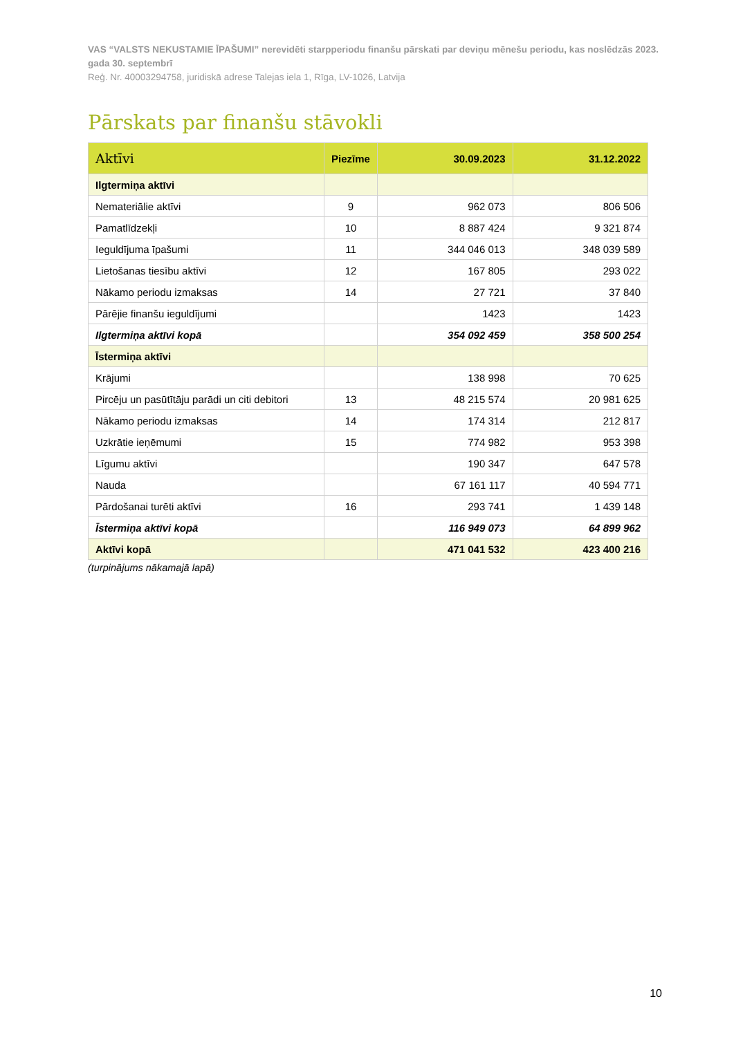VAS “VALSTS NEKUSTAMIE ĪPAŠUMI” nerevidēti starpperiodu finanšu pārskati par deviņu mēnešu periodu, kas noslēdzās 2023. gada 30. septembrī
Reģ. Nr. 40003294758, juridiskā adrese Talejas iela 1, Rīga, LV-1026, Latvija
Pārskats par finanšu stāvokli
| Aktīvi | Piezīme | 30.09.2023 | 31.12.2022 |
| --- | --- | --- | --- |
| Ilgtermiņa aktīvi | | | |
| Nemateriālie aktīvi | 9 | 962 073 | 806 506 |
| Pamatlīdzekļi | 10 | 8 887 424 | 9 321 874 |
| Ieguldījuma īpašumi | 11 | 344 046 013 | 348 039 589 |
| Lietošanas tiesību aktīvi | 12 | 167 805 | 293 022 |
| Nākamo periodu izmaksas | 14 | 27 721 | 37 840 |
| Pārējie finanšu ieguldījumi | | 1423 | 1423 |
| Ilgtermiņa aktīvi kopā | | 354 092 459 | 358 500 254 |
| Īstermiņa aktīvi | | | |
| Krājumi | | 138 998 | 70 625 |
| Pircēju un pasūtītāju parādi un citi debitori | 13 | 48 215 574 | 20 981 625 |
| Nākamo periodu izmaksas | 14 | 174 314 | 212 817 |
| Uzkrātie ieņēmumi | 15 | 774 982 | 953 398 |
| Līgumu aktīvi | | 190 347 | 647 578 |
| Nauda | | 67 161 117 | 40 594 771 |
| Pārdošanai turēti aktīvi | 16 | 293 741 | 1 439 148 |
| Īstermiņa aktīvi kopā | | 116 949 073 | 64 899 962 |
| Aktīvi kopā | | 471 041 532 | 423 400 216 |
(turpinājums nākamajā lapā)
10